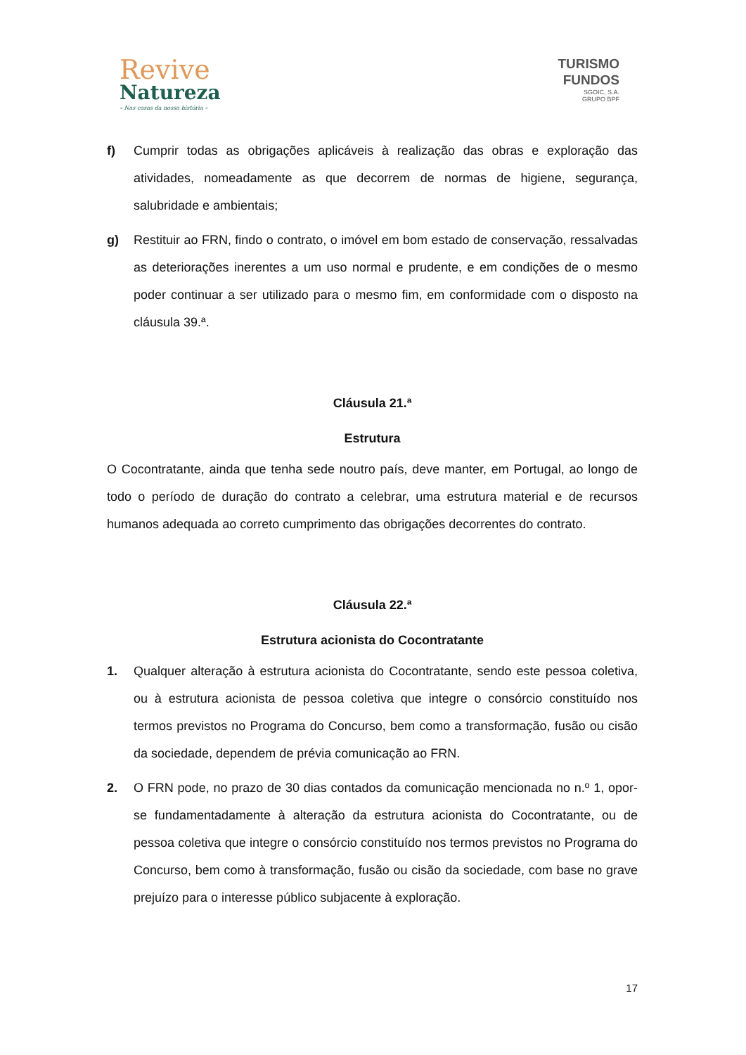Revive
Natureza
– Nas casas da nossa história –
TURISMO
FUNDOS
SGOIC, S.A.
GRUPO BPF
f) Cumprir todas as obrigações aplicáveis à realização das obras e exploração das atividades, nomeadamente as que decorrem de normas de higiene, segurança, salubridade e ambientais;
g) Restituir ao FRN, findo o contrato, o imóvel em bom estado de conservação, ressalvadas as deteriorações inerentes a um uso normal e prudente, e em condições de o mesmo poder continuar a ser utilizado para o mesmo fim, em conformidade com o disposto na cláusula 39.ª.
Cláusula 21.ª
Estrutura
O Cocontratante, ainda que tenha sede noutro país, deve manter, em Portugal, ao longo de todo o período de duração do contrato a celebrar, uma estrutura material e de recursos humanos adequada ao correto cumprimento das obrigações decorrentes do contrato.
Cláusula 22.ª
Estrutura acionista do Cocontratante
1. Qualquer alteração à estrutura acionista do Cocontratante, sendo este pessoa coletiva, ou à estrutura acionista de pessoa coletiva que integre o consórcio constituído nos termos previstos no Programa do Concurso, bem como a transformação, fusão ou cisão da sociedade, dependem de prévia comunicação ao FRN.
2. O FRN pode, no prazo de 30 dias contados da comunicação mencionada no n.º 1, opor-se fundamentadamente à alteração da estrutura acionista do Cocontratante, ou de pessoa coletiva que integre o consórcio constituído nos termos previstos no Programa do Concurso, bem como à transformação, fusão ou cisão da sociedade, com base no grave prejuízo para o interesse público subjacente à exploração.
17